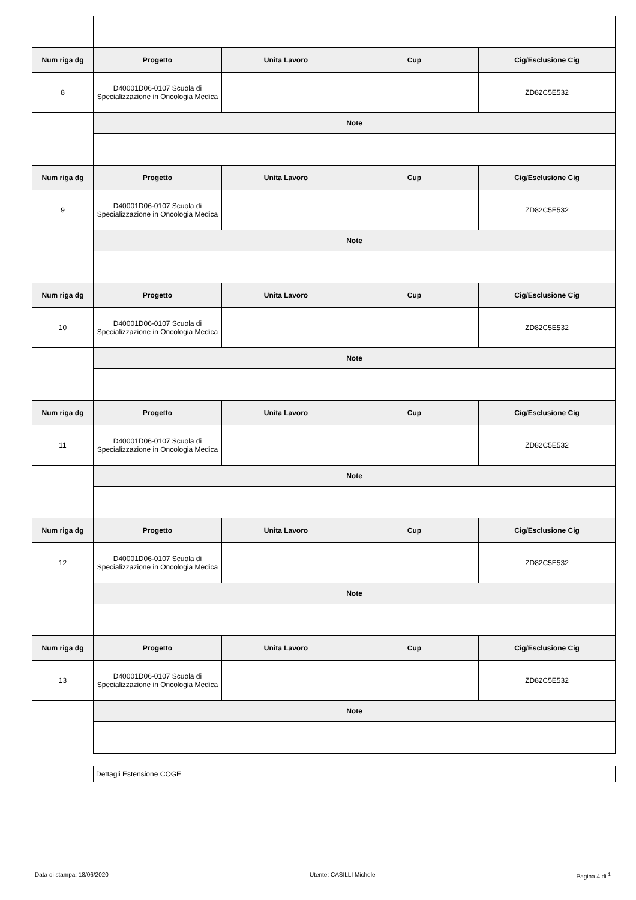| Num riga dg | Progetto | Unita Lavoro | Cup | Cig/Esclusione Cig |
| --- | --- | --- | --- | --- |
| 8 | D40001D06-0107 Scuola di Specializzazione in Oncologia Medica | | | ZD82C5E532 |
| | Note | | | |
| Num riga dg | Progetto | Unita Lavoro | Cup | Cig/Esclusione Cig |
| 9 | D40001D06-0107 Scuola di Specializzazione in Oncologia Medica | | | ZD82C5E532 |
| | Note | | | |
| Num riga dg | Progetto | Unita Lavoro | Cup | Cig/Esclusione Cig |
| 10 | D40001D06-0107 Scuola di Specializzazione in Oncologia Medica | | | ZD82C5E532 |
| | Note | | | |
| Num riga dg | Progetto | Unita Lavoro | Cup | Cig/Esclusione Cig |
| 11 | D40001D06-0107 Scuola di Specializzazione in Oncologia Medica | | | ZD82C5E532 |
| | Note | | | |
| Num riga dg | Progetto | Unita Lavoro | Cup | Cig/Esclusione Cig |
| 12 | D40001D06-0107 Scuola di Specializzazione in Oncologia Medica | | | ZD82C5E532 |
| | Note | | | |
| Num riga dg | Progetto | Unita Lavoro | Cup | Cig/Esclusione Cig |
| 13 | D40001D06-0107 Scuola di Specializzazione in Oncologia Medica | | | ZD82C5E532 |
| | Note | | | |
Dettagli Estensione COGE
Data di stampa: 18/06/2020 Utente: CASILLI Michele Pagina 4 di <sup>1</sup>